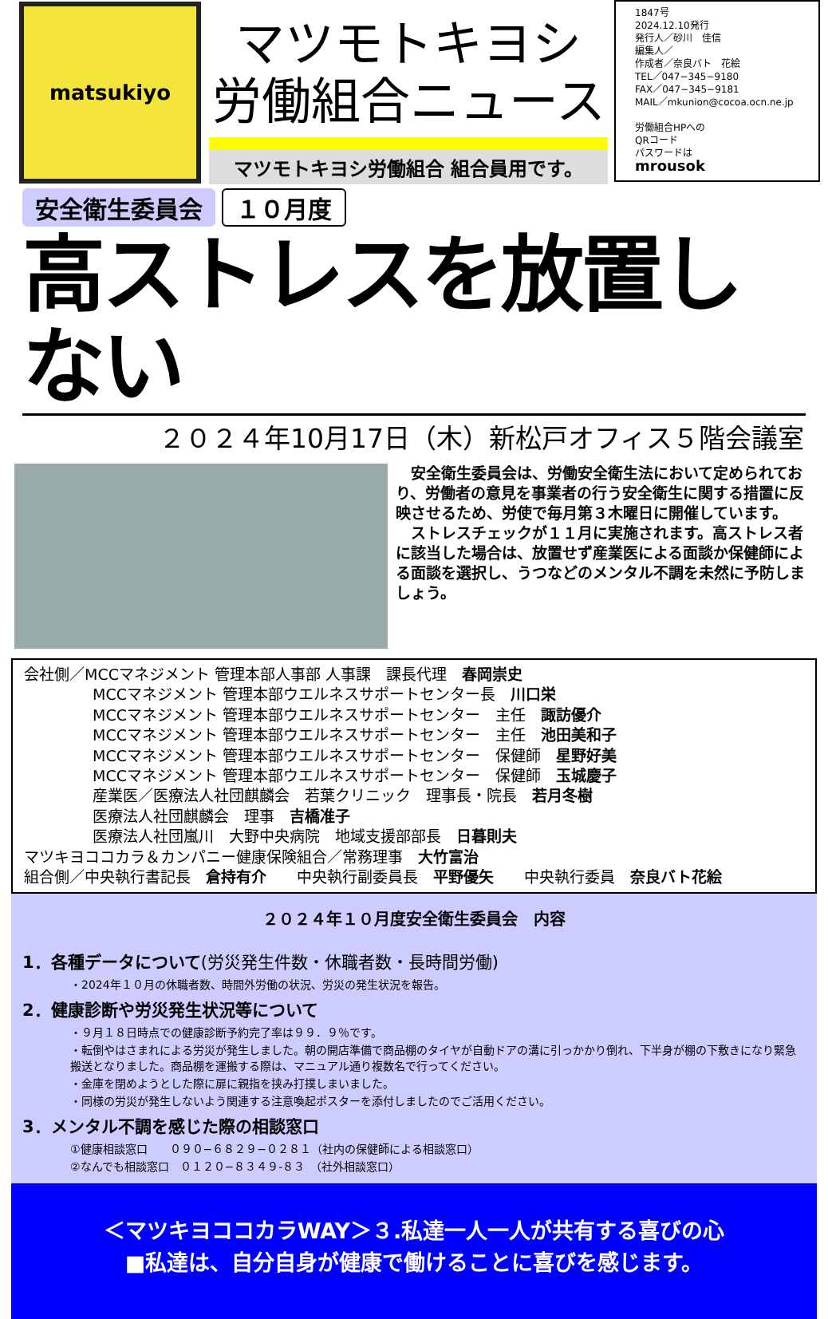matsukiyo
マツモトキヨシ
労働組合ニュース
マツモトキヨシ労働組合 組合員用です。
1847号
2024.12.10発行
発行人／砂川　佳信
編集人／
作成者／奈良バト　花絵
TEL／047−345−9180
FAX／047−345−9181
MAIL／mkunion@cocoa.ocn.ne.jp
労働組合HPへの
QRコード
パスワードは
mrousok
安全衛生委員会 １０月度
高ストレスを放置しない
２０２４年10月17日（木）新松戸オフィス５階会議室
　安全衛生委員会は、労働安全衛生法において定められており、労働者の意見を事業者の行う安全衛生に関する措置に反映させるため、労使で毎月第３木曜日に開催しています。
　ストレスチェックが１１月に実施されます。高ストレス者に該当した場合は、放置せず産業医による面談か保健師による面談を選択し、うつなどのメンタル不調を未然に予防しましょう。
会社側／MCCマネジメント 管理本部人事部 人事課　課長代理　春岡崇史
MCCマネジメント 管理本部ウエルネスサポートセンター長　川口栄
MCCマネジメント 管理本部ウエルネスサポートセンター　主任　諏訪優介
MCCマネジメント 管理本部ウエルネスサポートセンター　主任　池田美和子
MCCマネジメント 管理本部ウエルネスサポートセンター　保健師　星野好美
MCCマネジメント 管理本部ウエルネスサポートセンター　保健師　玉城慶子
産業医／医療法人社団麒麟会　若葉クリニック　理事長・院長　若月冬樹
医療法人社団麒麟会　理事　吉橋准子
医療法人社団嵐川　大野中央病院　地域支援部部長　日暮則夫
マツキヨココカラ＆カンパニー健康保険組合／常務理事　大竹富治
組合側／中央執行書記長　倉持有介　　中央執行副委員長　平野優矢　　中央執行委員　奈良バト花絵
２０２４年１０月度安全衛生委員会　内容
1．各種データについて(労災発生件数・休職者数・長時間労働)
・2024年１０月の休職者数、時間外労働の状況、労災の発生状況を報告。
2．健康診断や労災発生状況等について
・９月１８日時点での健康診断予約完了率は９９．９％です。
・転倒やはさまれによる労災が発生しました。朝の開店準備で商品棚のタイヤが自動ドアの溝に引っかかり倒れ、下半身が棚の下敷きになり緊急搬送となりました。商品棚を運搬する際は、マニュアル通り複数名で行ってください。
・金庫を閉めようとした際に扉に親指を挟み打撲しまいました。
・同様の労災が発生しないよう関連する注意喚起ポスターを添付しましたのでご活用ください。
3．メンタル不調を感じた際の相談窓口
①健康相談窓口　　０９０−６８２９−０２８１（社内の保健師による相談窓口）
②なんでも相談窓口　０１２０−８３４９-８３　（社外相談窓口）
＜マツキヨココカラWAY＞３.私達一人一人が共有する喜びの心
■私達は、自分自身が健康で働けることに喜びを感じます。